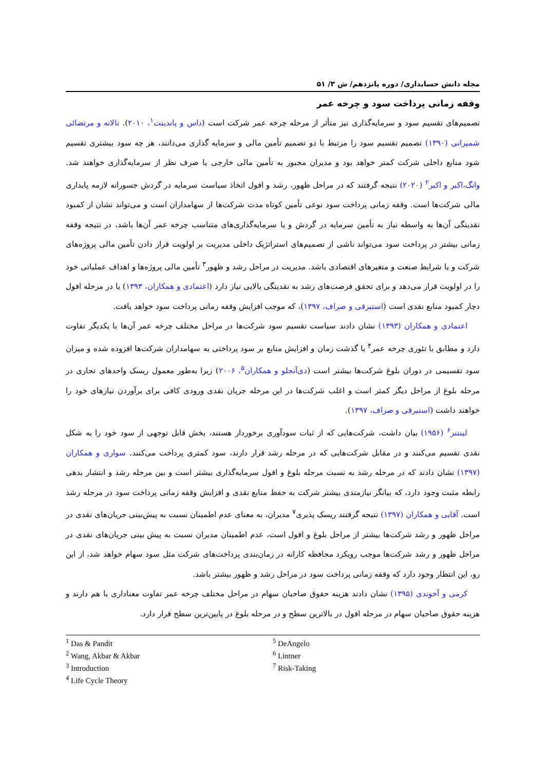مجله دانش حسابداری/ دوره پانزدهم/ ش ۳/ ۵۱
وقفه زمانی پرداخت سود و چرخه عمر
تصمیم‌های تقسیم سود و سرمایه‌گذاری نیز متأثر از مرحله چرخه عمر شرکت است (داس و پاندینت<sup>۱</sup>، ۲۰۱۰). تالانه و مرتضائی شمیرانی (۱۳۹۰) تصمیم تقسیم سود را مرتبط با دو تصمیم تأمین مالی و سرمایه گذاری می‌دانند، هر چه سود بیشتری تقسیم شود منابع داخلی شرکت کمتر خواهد بود و مدیران مجبور به تأمین مالی خارجی یا صرف نظر از سرمایه‌گذاری خواهند شد. وانگ،اکبر و اکبر<sup>۲</sup> (۲۰۲۰) نتیجه گرفتند که در مراحل ظهور، رشد و افول اتخاذ سیاست سرمایه در گردش جسورانه لازمه پایداری مالی شرکت‌ها است. وقفه زمانی پرداخت سود نوعی تأمین کوتاه مدت شرکت‌ها از سهامداران است و می‌تواند نشان از کمبود نقدینگی آن‌ها به واسطه نیاز به تأمین سرمایه در گردش و یا سرمایه‌گذاری‌های متناسب چرخه عمر آن‌ها باشد، در نتیجه وقفه زمانی بیشتر در پرداخت سود می‌تواند ناشی از تصمیم‌های استراتژیک داخلی مدیریت بر اولویت قرار دادن تأمین مالی پروژه‌های شرکت و یا شرایط صنعت و متغیرهای اقتصادی باشد. مدیریت در مراحل رشد و ظهور<sup>۳</sup> تأمین مالی پروژه‌ها و اهداف عملیاتی خود را در اولویت قرار می‌دهد و برای تحقق فرصت‌های رشد به نقدینگی بالایی نیاز دارد (اعتمادی و همکاران، ۱۳۹۳) یا در مرحله افول دچار کمبود منابع نقدی است (استبرقی و صراف، ۱۳۹۷)، که موجب افزایش وقفه زمانی پرداخت سود خواهد یافت.
اعتمادی و همکاران (۱۳۹۳) نشان دادند سیاست تقسیم سود شرکت‌ها در مراحل مختلف چرخه عمر آن‌ها با یکدیگر تفاوت دارد و مطابق با تئوری چرخه عمر<sup>۴</sup> با گذشت زمان و افزایش منابع بر سود پرداختی به سهامداران شرکت‌ها افزوده شده و میزان سود تقسیمی در دوران بلوغ شرکت‌ها بیشتر است (دی‌آنجلو و همکاران<sup>۵</sup>، ۲۰۰۶) زیرا به‌طور معمول ریسک واحدهای تجاری در مرحله بلوغ از مراحل دیگر کمتر است و اغلب شرکت‌ها در این مرحله جریان نقدی ورودی کافی برای برآوردن نیازهای خود را خواهند داشت (استبرقی و صراف، ۱۳۹۷).
لینتنر<sup>۶</sup> (۱۹۵۶) بیان داشت، شرکت‌هایی که از ثبات سودآوری برخوردار هستند، بخش قابل توجهی از سود خود را به شکل نقدی تقسیم می‌کنند و در مقابل شرکت‌هایی که در مرحله رشد قرار دارند، سود کمتری پرداخت می‌کنند. سواری و همکاران (۱۳۹۷) نشان دادند که در مرحله رشد به نسبت مرحله بلوغ و افول سرمایه‌گذاری بیشتر است و بین مرحله رشد و انتشار بدهی رابطه مثبت وجود دارد، که بیانگر نیازمندی بیشتر شرکت به حفظ منابع نقدی و افزایش وقفه زمانی پرداخت سود در مرحله رشد است. آقایی و همکاران (۱۳۹۷) نتیجه گرفتند ریسک پذیری<sup>۷</sup> مدیران، به معنای عدم اطمینان نسبت به پیش‌بینی جریان‌های نقدی در مراحل ظهور و رشد شرکت‌ها بیشتر از مراحل بلوغ و افول است، عدم اطمینان مدیران نسبت به پیش بینی جریان‌های نقدی در مراحل ظهور و رشد شرکت‌ها موجب رویکرد محافظه کارانه در زمان‌بندی پرداخت‌های شرکت مثل سود سهام خواهد شد، از این رو، این انتظار وجود دارد که وقفه زمانی پرداخت سود در مراحل رشد و ظهور بیشتر باشد.
کرمی و آخوندی (۱۳۹۵) نشان دادند هزینه حقوق صاحبان سهام در مراحل مختلف چرخه عمر تفاوت معناداری با هم دارند و هزینه حقوق صاحبان سهام در مرحله افول در بالاترین سطح و در مرحله بلوغ در پایین‌ترین سطح قرار دارد.
<sup>1</sup> Das & Pandit
<sup>2</sup> Wang, Akbar & Akbar
<sup>3</sup> Introduction
<sup>4</sup> Life Cycle Theory
<sup>5</sup> DeAngelo
<sup>6</sup> Lintner
<sup>7</sup> Risk-Taking